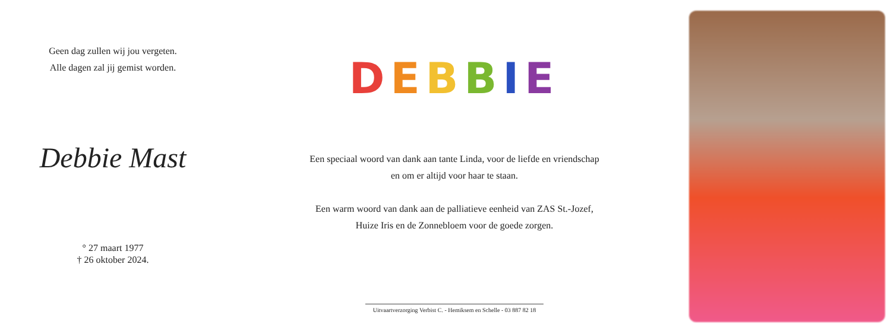Geen dag zullen wij jou vergeten.
Alle dagen zal jij gemist worden.
Debbie Mast
° 27 maart 1977
† 26 oktober 2024.
DEBBIE
Een speciaal woord van dank aan tante Linda, voor de liefde en vriendschap
en om er altijd voor haar te staan.
Een warm woord van dank aan de palliatieve eenheid van ZAS St.-Jozef,
Huize Iris en de Zonnebloem voor de goede zorgen.
Uitvaartverzorging Verbist C. - Hemiksem en Schelle - 03 887 82 18